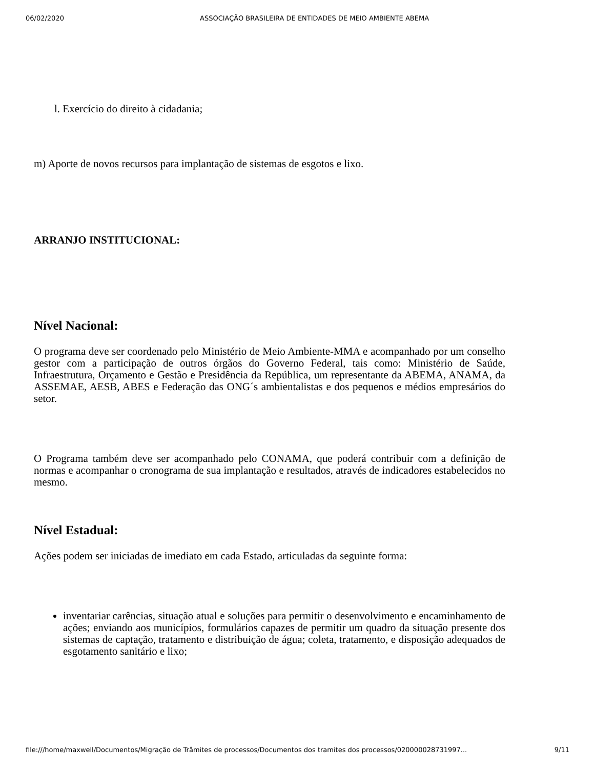06/02/2020 ASSOCIAÇÃO BRASILEIRA DE ENTIDADES DE MEIO AMBIENTE ABEMA
l. Exercício do direito à cidadania;
m) Aporte de novos recursos para implantação de sistemas de esgotos e lixo.
ARRANJO INSTITUCIONAL:
Nível Nacional:
O programa deve ser coordenado pelo Ministério de Meio Ambiente-MMA e acompanhado por um conselho gestor com a participação de outros órgãos do Governo Federal, tais como: Ministério de Saúde, Infraestrutura, Orçamento e Gestão e Presidência da República, um representante da ABEMA, ANAMA, da ASSEMAE, AESB, ABES e Federação das ONG´s ambientalistas e dos pequenos e médios empresários do setor.
O Programa também deve ser acompanhado pelo CONAMA, que poderá contribuir com a definição de normas e acompanhar o cronograma de sua implantação e resultados, através de indicadores estabelecidos no mesmo.
Nível Estadual:
Ações podem ser iniciadas de imediato em cada Estado, articuladas da seguinte forma:
inventariar carências, situação atual e soluções para permitir o desenvolvimento e encaminhamento de ações; enviando aos municípios, formulários capazes de permitir um quadro da situação presente dos sistemas de captação, tratamento e distribuição de água; coleta, tratamento, e disposição adequados de esgotamento sanitário e lixo;
file:///home/maxwell/Documentos/Migração de Trâmites de processos/Documentos dos tramites dos processos/020000028731997... 9/11